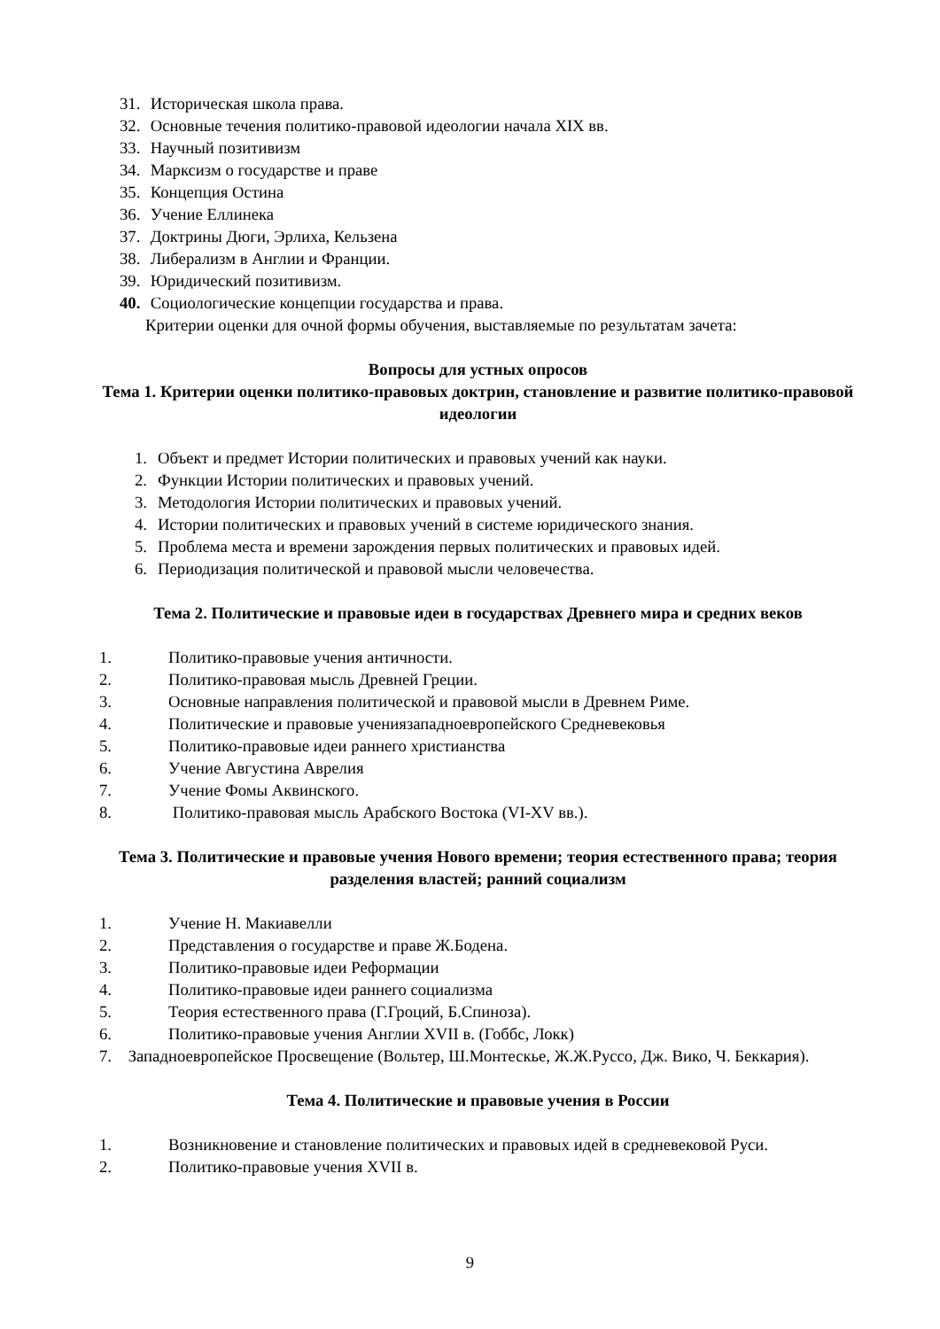31. Историческая школа права.
32. Основные течения политико-правовой идеологии начала XIX вв.
33. Научный позитивизм
34. Марксизм о государстве и праве
35. Концепция Остина
36. Учение Еллинека
37. Доктрины Дюги, Эрлиха, Кельзена
38. Либерализм в Англии и Франции.
39. Юридический позитивизм.
40. Социологические концепции государства и права.
Критерии оценки для очной формы обучения, выставляемые по результатам зачета:
Вопросы для устных опросов
Тема 1. Критерии оценки политико-правовых доктрин, становление и развитие политико-правовой идеологии
1. Объект и предмет Истории политических и правовых учений как науки.
2. Функции Истории политических и правовых учений.
3. Методология Истории политических и правовых учений.
4. Истории политических и правовых учений в системе юридического знания.
5. Проблема места и времени зарождения первых политических и правовых идей.
6. Периодизация политической и правовой мысли человечества.
Тема 2. Политические и правовые идеи в государствах Древнего мира и средних веков
1. Политико-правовые учения античности.
2. Политико-правовая мысль Древней Греции.
3. Основные направления политической и правовой мысли в Древнем Риме.
4. Политические и правовые ученияза­падноевропейского Средневековья
5. Политико-правовые идеи раннего христианства
6. Учение Августина Аврелия
7. Учение Фомы Аквинского.
8. Политико-правовая мысль Арабского Востока (VI-XV вв.).
Тема 3. Политические и правовые учения Нового времени; теория естественного права; теория разделения властей; ранний социализм
1. Учение Н. Макиавелли
2. Представления о государстве и праве Ж.Бодена.
3. Политико-правовые идеи Реформации
4. Политико-правовые идеи раннего социализма
5. Теория естественного права (Г.Гроций, Б.Спиноза).
6. Политико-правовые учения Англии XVII в. (Гоббс, Локк)
7. Западноевропейское Просвещение (Вольтер, Ш.Монтескье, Ж.Ж.Руссо, Дж. Вико, Ч. Беккария).
Тема 4. Политические и правовые учения в России
1. Возникновение и становление политических и правовых идей в средневековой Руси.
2. Политико-правовые учения XVII в.
9